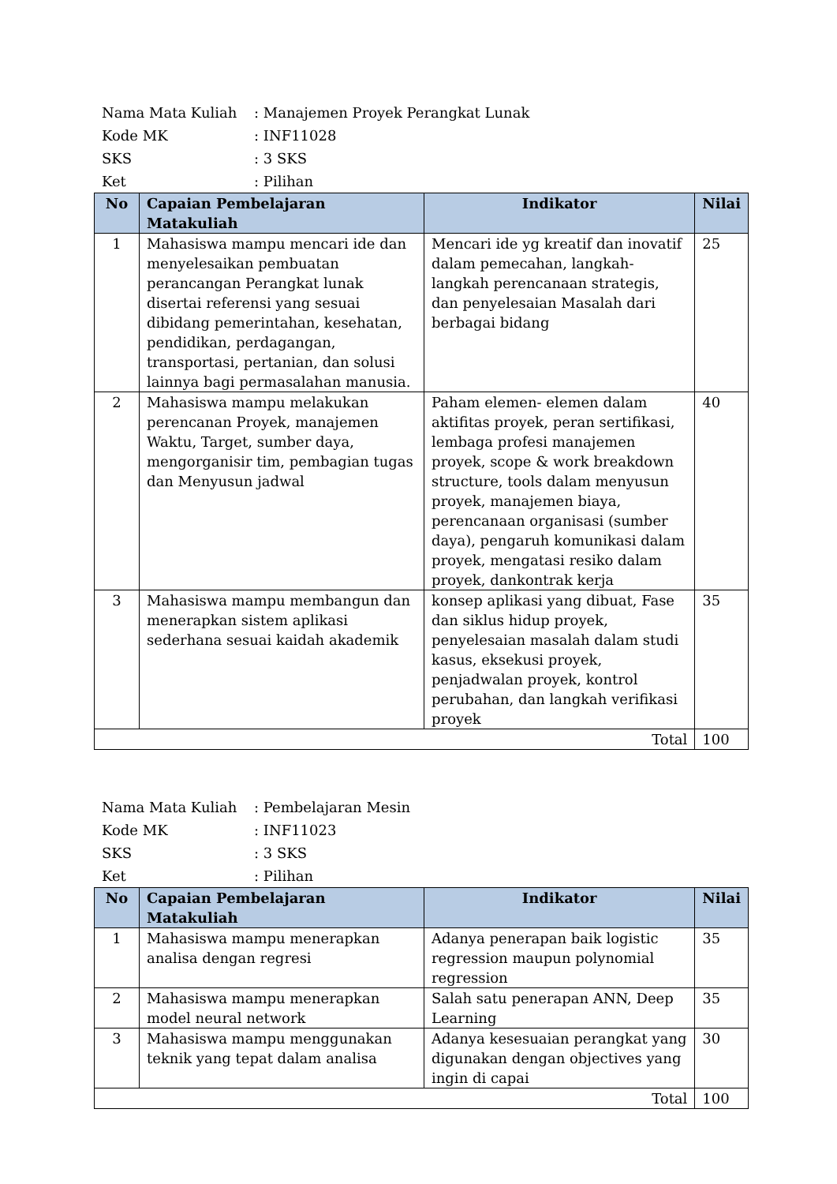Nama Mata Kuliah: Manajemen Proyek Perangkat Lunak
Kode MK: INF11028
SKS: 3 SKS
Ket: Pilihan
| No | Capaian Pembelajaran Matakuliah | Indikator | Nilai |
| --- | --- | --- | --- |
| 1 | Mahasiswa mampu mencari ide dan menyelesaikan pembuatan perancangan Perangkat lunak disertai referensi yang sesuai dibidang pemerintahan, kesehatan, pendidikan, perdagangan, transportasi, pertanian, dan solusi lainnya bagi permasalahan manusia. | Mencari ide yg kreatif dan inovatif dalam pemecahan, langkah-langkah perencanaan strategis, dan penyelesaian Masalah dari berbagai bidang | 25 |
| 2 | Mahasiswa mampu melakukan perencanan Proyek, manajemen Waktu, Target, sumber daya, mengorganisir tim, pembagian tugas dan Menyusun jadwal | Paham elemen- elemen dalam aktifitas proyek, peran sertifikasi, lembaga profesi manajemen proyek, scope & work breakdown structure, tools dalam menyusun proyek, manajemen biaya, perencanaan organisasi (sumber daya), pengaruh komunikasi dalam proyek, mengatasi resiko dalam proyek, dankontrak kerja | 40 |
| 3 | Mahasiswa mampu membangun dan menerapkan sistem aplikasi sederhana sesuai kaidah akademik | konsep aplikasi yang dibuat, Fase dan siklus hidup proyek, penyelesaian masalah dalam studi kasus, eksekusi proyek, penjadwalan proyek, kontrol perubahan, dan langkah verifikasi proyek | 35 |
| Total | | | 100 |
Nama Mata Kuliah: Pembelajaran Mesin
Kode MK: INF11023
SKS: 3 SKS
Ket: Pilihan
| No | Capaian Pembelajaran Matakuliah | Indikator | Nilai |
| --- | --- | --- | --- |
| 1 | Mahasiswa mampu menerapkan analisa dengan regresi | Adanya penerapan baik logistic regression maupun polynomial regression | 35 |
| 2 | Mahasiswa mampu menerapkan model neural network | Salah satu penerapan ANN, Deep Learning | 35 |
| 3 | Mahasiswa mampu menggunakan teknik yang tepat dalam analisa | Adanya kesesuaian perangkat yang digunakan dengan objectives yang ingin di capai | 30 |
| Total | | | 100 |